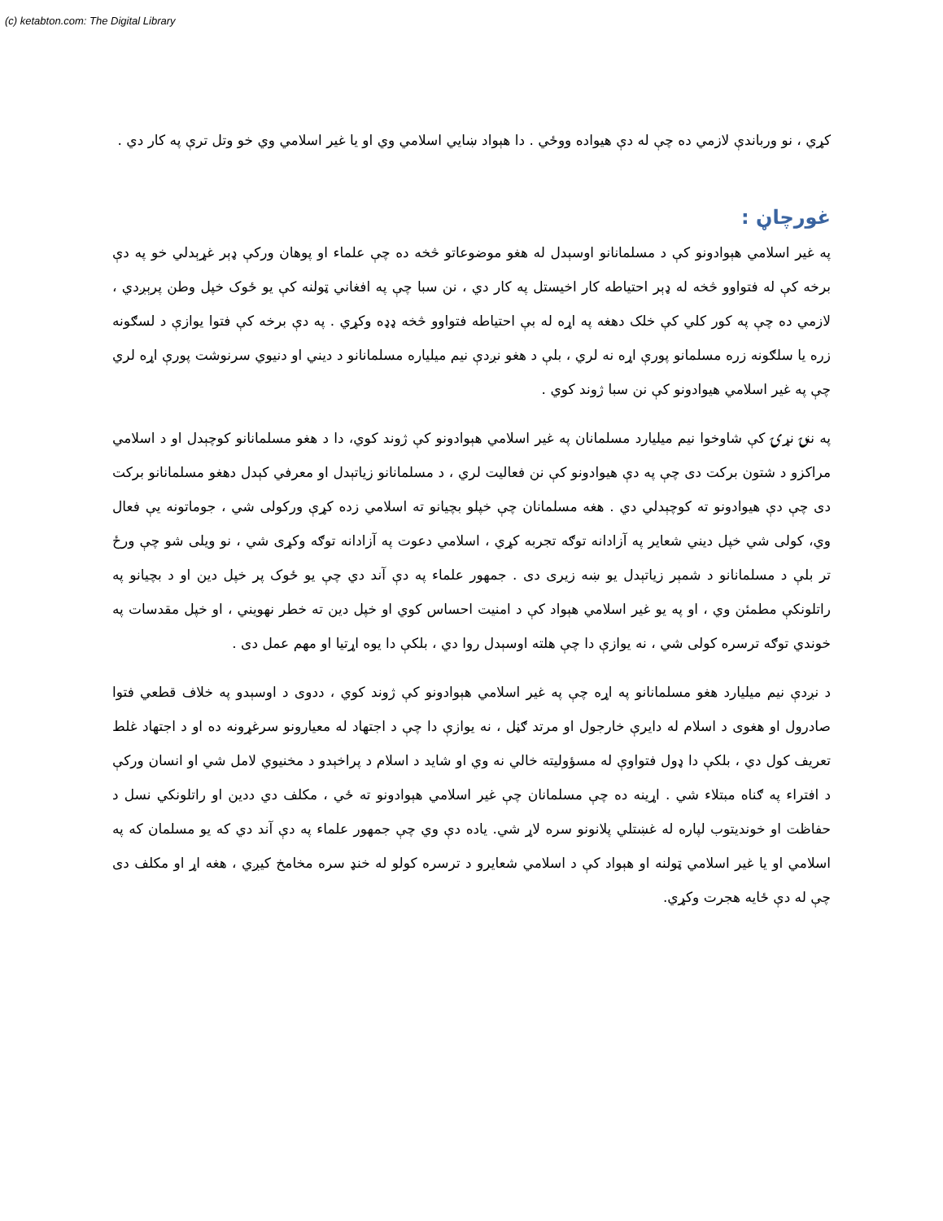(c) ketabton.com: The Digital Library
کړي ، نو ورباندې لازمي ده چې له دې هيواده ووځي . دا هېواد ښايي اسلامي وي او يا غير اسلامي وي خو وتل ترې په کار دي .
غورچاڼ :
په غير اسلامي هېوادونو کې د مسلمانانو اوسېدل له هغو موضوعاتو څخه ده چې علماء او پوهان ورکې ډېر غړېدلي خو په دې برخه کې له فتواوو څخه له ډېر احتياطه کار اخيستل په کار دي ، نن سبا چې په افغاني ټولنه کې يو ځوک خپل وطن پرېږدي ، لازمي ده چې په کور کلي کې خلک دهغه په اړه له بې احتياطه فتواوو څخه ډډه وکړي . په دې برخه کې فتوا يوازې د لسګونه زره يا سلګونه زره مسلمانو پورې اړه نه لري ، بلې د هغو نږدې نيم ميلياره مسلمانانو د ديني او دنيوي سرنوشت پورې اړه لري چې په غير اسلامي هيوادونو کې نن سبا ژوند کوي .
په ننۍ نړۍ کې شاوخوا نيم ميليارد مسلمانان په غير اسلامي هېوادونو کې ژوند کوي، دا د هغو مسلمانانو کوچېدل او د اسلامي مراکزو د شتون برکت دی چې په دې هيوادونو کې نن فعاليت لري ، د مسلمانانو زياتېدل او معرفي کېدل دهغو مسلمانانو برکت دی چې دې هيوادونو ته کوچېدلي دي . هغه مسلمانان چې خپلو بچيانو ته اسلامي زده کړې ورکولی شي ، جوماتونه يې فعال وي، کولی شي خپل ديني شعاير په آزادانه توګه تجربه کړي ، اسلامي دعوت په آزادانه توګه وکړی شي ، نو ويلی شو چې ورځ تر بلې د مسلمانانو د شمېر زياتېدل يو ښه زيری دی . جمهور علماء په دې آند دي چې يو ځوک پر خپل دين او د بچيانو په راتلونکې مطمئن وي ، او په يو غير اسلامي هېواد کې د امنيت احساس کوي او خپل دين ته خطر نهويني ، او خپل مقدسات په خوندي توګه ترسره کولی شي ، نه يوازې دا چې هلته اوسېدل روا دي ، بلکې دا يوه اړتيا او مهم عمل دی .
د نږدې نيم ميليارد هغو مسلمانانو په اړه چې په غير اسلامي هېوادونو کې ژوند کوي ، ددوی د اوسېدو په خلاف قطعي فتوا صادرول او هغوی د اسلام له دايرې خارجول او مرتد ګڼل ، نه يوازې دا چې د اجتهاد له معيارونو سرغړونه ده او د اجتهاد غلط تعريف کول دي ، بلکې دا ډول فتواوې له مسؤوليته خالي نه وي او شايد د اسلام د پراخېدو د مخنيوي لامل شي او انسان ورکې د افتراء په ګناه مبتلاء شي . اړينه ده چې مسلمانان چې غير اسلامي هېوادونو ته ځي ، مکلف دي ددين او راتلونکي نسل د حفاظت او خونديتوب لپاره له غښتلي پلانونو سره لاړ شي. ياده دې وي چې جمهور علماء په دې آند دي که يو مسلمان که په اسلامي او يا غير اسلامي ټولنه او هېواد کې د اسلامي شعايرو د ترسره کولو له خنډ سره مخامخ کيږي ، هغه اړ او مکلف دی چې له دې ځايه هجرت وکړي.